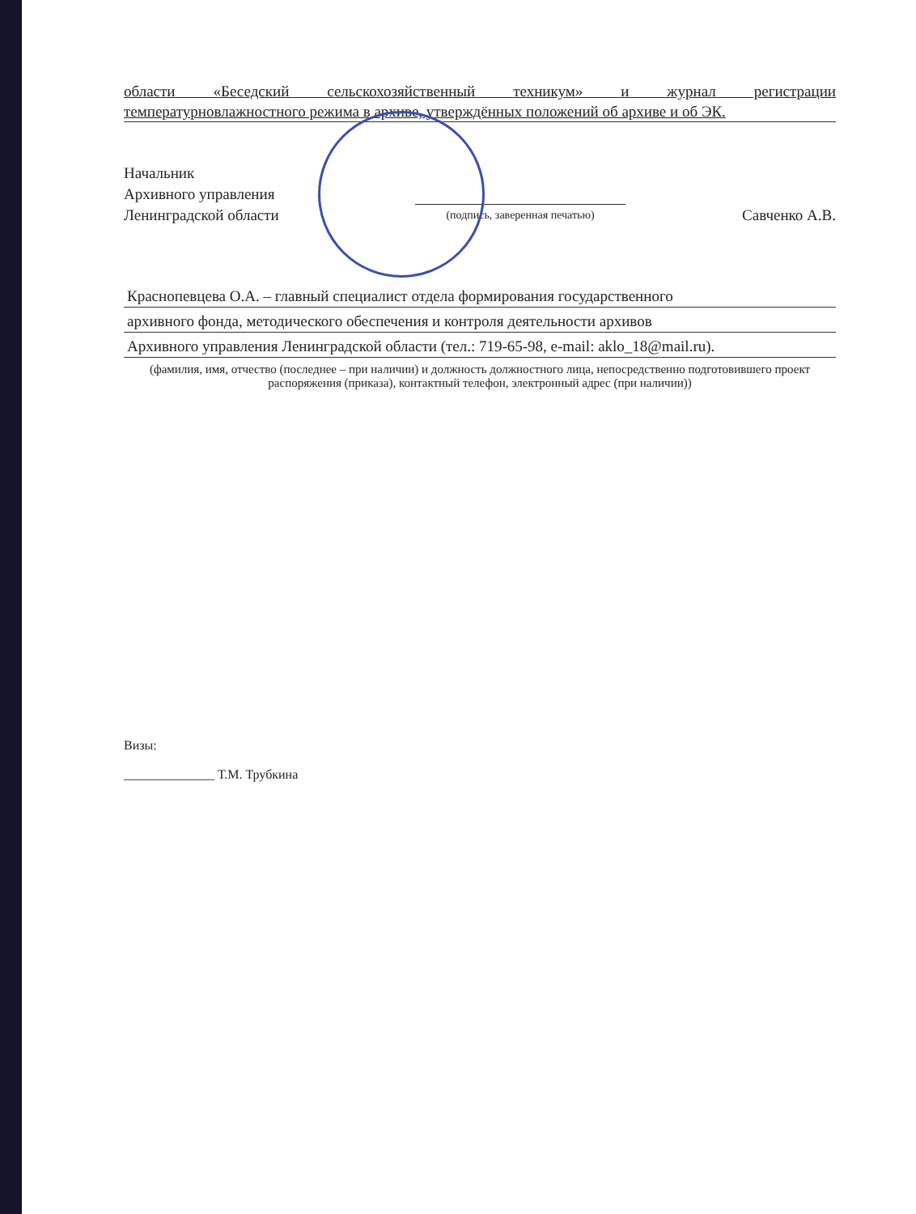области «Беседский сельскохозяйственный техникум» и журнал регистрации
температурновлажностного режима в архиве, утверждённых положений об архиве и об ЭК.
Начальник
Архивного управления
Ленинградской области
(подпись, заверенная печатью)
Савченко А.В.
Краснопевцева О.А. – главный специалист отдела формирования государственного
архивного фонда, методического обеспечения и контроля деятельности архивов
Архивного управления Ленинградской области (тел.: 719-65-98, e-mail: aklo_18@mail.ru).
(фамилия, имя, отчество (последнее – при наличии) и должность должностного лица, непосредственно подготовившего проект распоряжения (приказа), контактный телефон, электронный адрес (при наличии))
Визы:
______________ Т.М. Трубкина